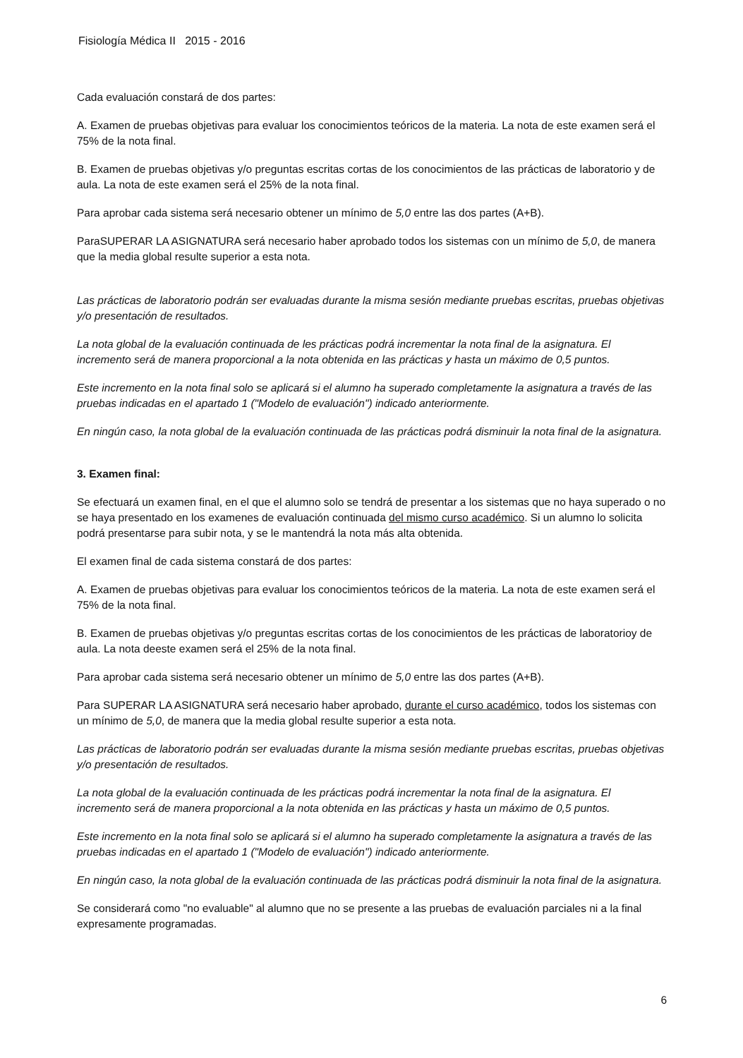Fisiología Médica II 2015 - 2016
Cada evaluación constará de dos partes:
A. Examen de pruebas objetivas para evaluar los conocimientos teóricos de la materia. La nota de este examen será el 75% de la nota final.
B. Examen de pruebas objetivas y/o preguntas escritas cortas de los conocimientos de las prácticas de laboratorio y de aula. La nota de este examen será el 25% de la nota final.
Para aprobar cada sistema será necesario obtener un mínimo de 5,0 entre las dos partes (A+B).
ParaSUPERAR LA ASIGNATURA será necesario haber aprobado todos los sistemas con un mínimo de 5,0, de manera que la media global resulte superior a esta nota.
Las prácticas de laboratorio podrán ser evaluadas durante la misma sesión mediante pruebas escritas, pruebas objetivas y/o presentación de resultados.
La nota global de la evaluación continuada de les prácticas podrá incrementar la nota final de la asignatura. El incremento será de manera proporcional a la nota obtenida en las prácticas y hasta un máximo de 0,5 puntos.
Este incremento en la nota final solo se aplicará si el alumno ha superado completamente la asignatura a través de las pruebas indicadas en el apartado 1 ("Modelo de evaluación") indicado anteriormente.
En ningún caso, la nota global de la evaluación continuada de las prácticas podrá disminuir la nota final de la asignatura.
3. Examen final:
Se efectuará un examen final, en el que el alumno solo se tendrá de presentar a los sistemas que no haya superado o no se haya presentado en los examenes de evaluación continuada del mismo curso académico. Si un alumno lo solicita podrá presentarse para subir nota, y se le mantendrá la nota más alta obtenida.
El examen final de cada sistema constará de dos partes:
A. Examen de pruebas objetivas para evaluar los conocimientos teóricos de la materia. La nota de este examen será el 75% de la nota final.
B. Examen de pruebas objetivas y/o preguntas escritas cortas de los conocimientos de les prácticas de laboratorioy de aula. La nota deeste examen será el 25% de la nota final.
Para aprobar cada sistema será necesario obtener un mínimo de 5,0 entre las dos partes (A+B).
Para SUPERAR LA ASIGNATURA será necesario haber aprobado, durante el curso académico, todos los sistemas con un mínimo de 5,0, de manera que la media global resulte superior a esta nota.
Las prácticas de laboratorio podrán ser evaluadas durante la misma sesión mediante pruebas escritas, pruebas objetivas y/o presentación de resultados.
La nota global de la evaluación continuada de les prácticas podrá incrementar la nota final de la asignatura. El incremento será de manera proporcional a la nota obtenida en las prácticas y hasta un máximo de 0,5 puntos.
Este incremento en la nota final solo se aplicará si el alumno ha superado completamente la asignatura a través de las pruebas indicadas en el apartado 1 ("Modelo de evaluación") indicado anteriormente.
En ningún caso, la nota global de la evaluación continuada de las prácticas podrá disminuir la nota final de la asignatura.
Se considerará como "no evaluable" al alumno que no se presente a las pruebas de evaluación parciales ni a la final expresamente programadas.
6